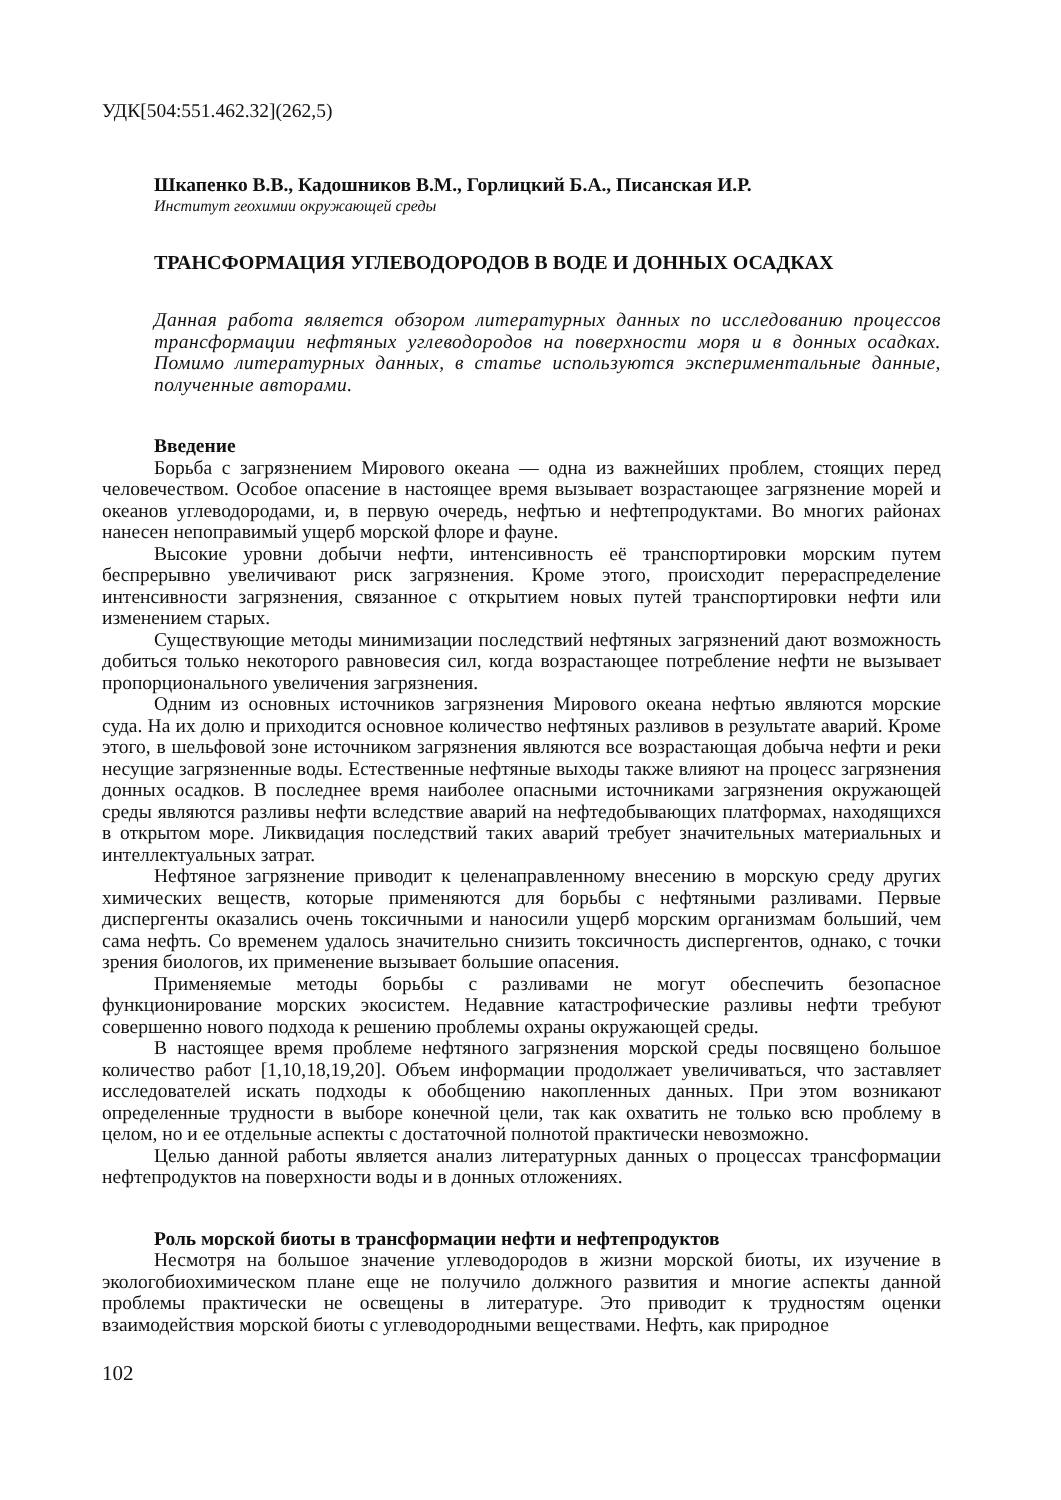УДК[504:551.462.32](262,5)
Шкапенко В.В., Кадошников В.М., Горлицкий Б.А., Писанская И.Р.
Институт геохимии окружающей среды
ТРАНСФОРМАЦИЯ УГЛЕВОДОРОДОВ В ВОДЕ И ДОННЫХ ОСАДКАХ
Данная работа является обзором литературных данных по исследованию процессов трансформации нефтяных углеводородов на поверхности моря и в донных осадках. Помимо литературных данных, в статье используются экспериментальные данные, полученные авторами.
Введение
Борьба с загрязнением Мирового океана — одна из важнейших проблем, стоящих перед человечеством. Особое опасение в настоящее время вызывает возрастающее загрязнение морей и океанов углеводородами, и, в первую очередь, нефтью и нефтепродуктами. Во многих районах нанесен непоправимый ущерб морской флоре и фауне.
Высокие уровни добычи нефти, интенсивность её транспортировки морским путем беспрерывно увеличивают риск загрязнения. Кроме этого, происходит перераспределение интенсивности загрязнения, связанное с открытием новых путей транспортировки нефти или изменением старых.
Существующие методы минимизации последствий нефтяных загрязнений дают возможность добиться только некоторого равновесия сил, когда возрастающее потребление нефти не вызывает пропорционального увеличения загрязнения.
Одним из основных источников загрязнения Мирового океана нефтью являются морские суда. На их долю и приходится основное количество нефтяных разливов в результате аварий. Кроме этого, в шельфовой зоне источником загрязнения являются все возрастающая добыча нефти и реки несущие загрязненные воды. Естественные нефтяные выходы также влияют на процесс загрязнения донных осадков. В последнее время наиболее опасными источниками загрязнения окружающей среды являются разливы нефти вследствие аварий на нефтедобывающих платформах, находящихся в открытом море. Ликвидация последствий таких аварий требует значительных материальных и интеллектуальных затрат.
Нефтяное загрязнение приводит к целенаправленному внесению в морскую среду других химических веществ, которые применяются для борьбы с нефтяными разливами. Первые диспергенты оказались очень токсичными и наносили ущерб морским организмам больший, чем сама нефть. Со временем удалось значительно снизить токсичность диспергентов, однако, с точки зрения биологов, их применение вызывает большие опасения.
Применяемые методы борьбы с разливами не могут обеспечить безопасное функционирование морских экосистем. Недавние катастрофические разливы нефти требуют совершенно нового подхода к решению проблемы охраны окружающей среды.
В настоящее время проблеме нефтяного загрязнения морской среды посвящено большое количество работ [1,10,18,19,20]. Объем информации продолжает увеличиваться, что заставляет исследователей искать подходы к обобщению накопленных данных. При этом возникают определенные трудности в выборе конечной цели, так как охватить не только всю проблему в целом, но и ее отдельные аспекты с достаточной полнотой практически невозможно.
Целью данной работы является анализ литературных данных о процессах трансформации нефтепродуктов на поверхности воды и в донных отложениях.
Роль морской биоты в трансформации нефти и нефтепродуктов
Несмотря на большое значение углеводородов в жизни морской биоты, их изучение в экологобиохимическом плане еще не получило должного развития и многие аспекты данной проблемы практически не освещены в литературе. Это приводит к трудностям оценки взаимодействия морской биоты с углеводородными веществами. Нефть, как природное
102